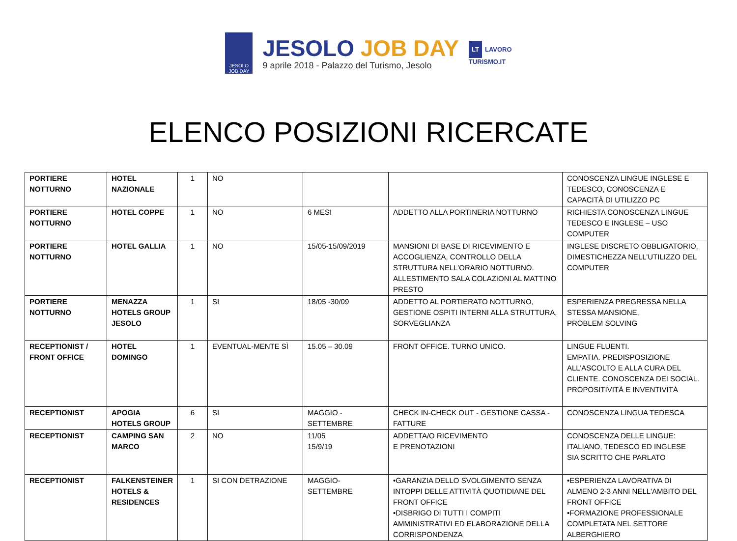JESOLO
JOB DAY
JESOLO JOB DAY
9 aprile 2018 - Palazzo del Turismo, Jesolo
LT LAVORO
TURISMO.IT
ELENCO POSIZIONI RICERCATE
| PORTIERE NOTTURNO | HOTEL NAZIONALE | 1 | NO | | | CONOSCENZA LINGUE INGLESE E TEDESCO, CONOSCENZA E CAPACITÀ DI UTILIZZO PC |
| PORTIERE NOTTURNO | HOTEL COPPE | 1 | NO | 6 MESI | ADDETTO ALLA PORTINERIA NOTTURNO | RICHIESTA CONOSCENZA LINGUE TEDESCO E INGLESE – USO COMPUTER |
| PORTIERE NOTTURNO | HOTEL GALLIA | 1 | NO | 15/05-15/09/2019 | MANSIONI DI BASE DI RICEVIMENTO E ACCOGLIENZA, CONTROLLO DELLA STRUTTURA NELL’ORARIO NOTTURNO. ALLESTIMENTO SALA COLAZIONI AL MATTINO PRESTO | INGLESE DISCRETO OBBLIGATORIO, DIMESTICHEZZA NELL’UTILIZZO DEL COMPUTER |
| PORTIERE NOTTURNO | MENAZZA HOTELS GROUP JESOLO | 1 | SI | 18/05 -30/09 | ADDETTO AL PORTIERATO NOTTURNO, GESTIONE OSPITI INTERNI ALLA STRUTTURA, SORVEGLIANZA | ESPERIENZA PREGRESSA NELLA STESSA MANSIONE, PROBLEM SOLVING |
| RECEPTIONIST / FRONT OFFICE | HOTEL DOMINGO | 1 | EVENTUAL-MENTE SÌ | 15.05 – 30.09 | FRONT OFFICE. TURNO UNICO. | LINGUE FLUENTI. EMPATIA. PREDISPOSIZIONE ALL’ASCOLTO E ALLA CURA DEL CLIENTE. CONOSCENZA DEI SOCIAL. PROPOSITIVITÀ E INVENTIVITÀ |
| RECEPTIONIST | APOGIA HOTELS GROUP | 6 | SI | MAGGIO - SETTEMBRE | CHECK IN-CHECK OUT - GESTIONE CASSA - FATTURE | CONOSCENZA LINGUA TEDESCA |
| RECEPTIONIST | CAMPING SAN MARCO | 2 | NO | 11/05 15/9/19 | ADDETTA/O RICEVIMENTO E PRENOTAZIONI | CONOSCENZA DELLE LINGUE: ITALIANO, TEDESCO ED INGLESE SIA SCRITTO CHE PARLATO |
| RECEPTIONIST | FALKENSTEINER HOTELS & RESIDENCES | 1 | SI CON DETRAZIONE | MAGGIO- SETTEMBRE | •GARANZIA DELLO SVOLGIMENTO SENZA INTOPPI DELLE ATTIVITÀ QUOTIDIANE DEL FRONT OFFICE •DISBRIGO DI TUTTI I COMPITI AMMINISTRATIVI ED ELABORAZIONE DELLA CORRISPONDENZA | •ESPERIENZA LAVORATIVA DI ALMENO 2-3 ANNI NELL'AMBITO DEL FRONT OFFICE •FORMAZIONE PROFESSIONALE COMPLETATA NEL SETTORE ALBERGHIERO |